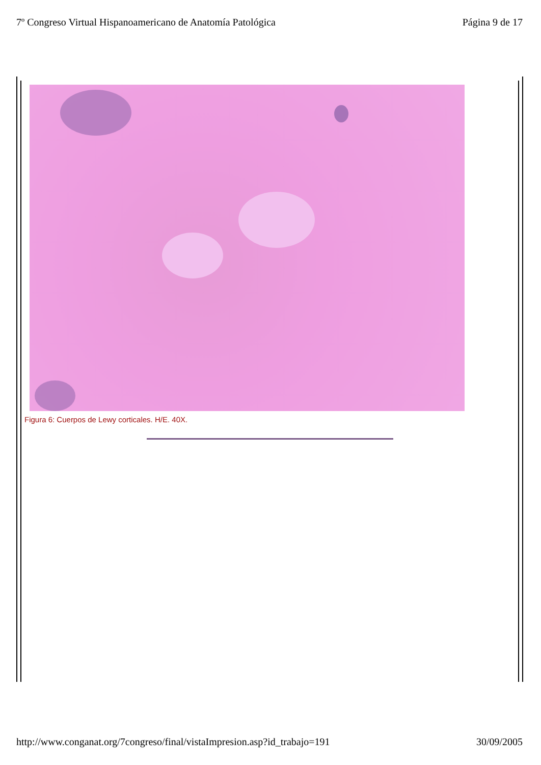7º Congreso Virtual Hispanoamericano de Anatomía Patológica Página 9 de 17
Figura 6: Cuerpos de Lewy corticales. H/E. 40X.
http://www.conganat.org/7congreso/final/vistaImpresion.asp?id_trabajo=191 30/09/2005